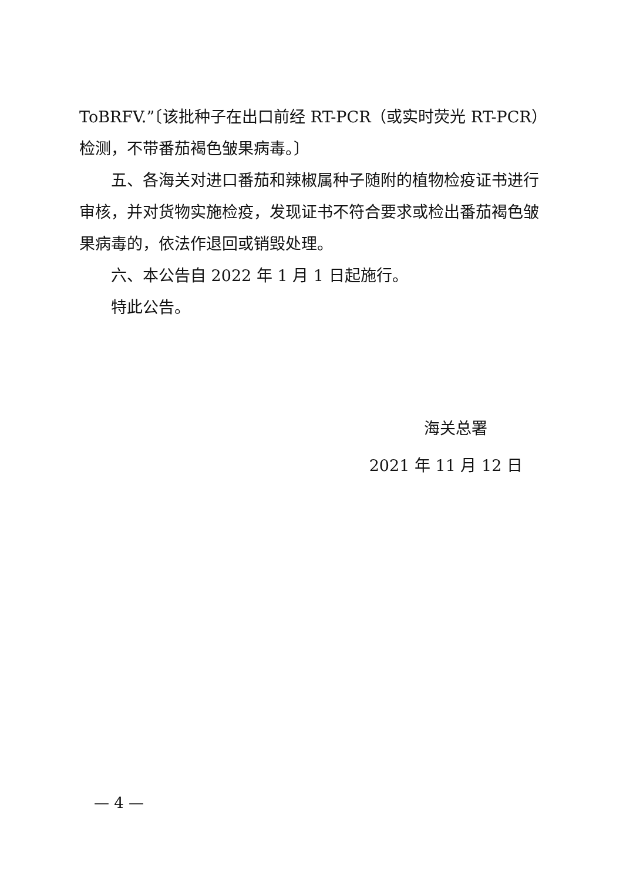ToBRFV.”〔该批种子在出口前经 RT-PCR（或实时荧光 RT-PCR）检测，不带番茄褐色皱果病毒。〕
五、各海关对进口番茄和辣椒属种子随附的植物检疫证书进行审核，并对货物实施检疫，发现证书不符合要求或检出番茄褐色皱果病毒的，依法作退回或销毁处理。
六、本公告自 2022 年 1 月 1 日起施行。
特此公告。
海关总署
2021 年 11 月 12 日
— 4 —